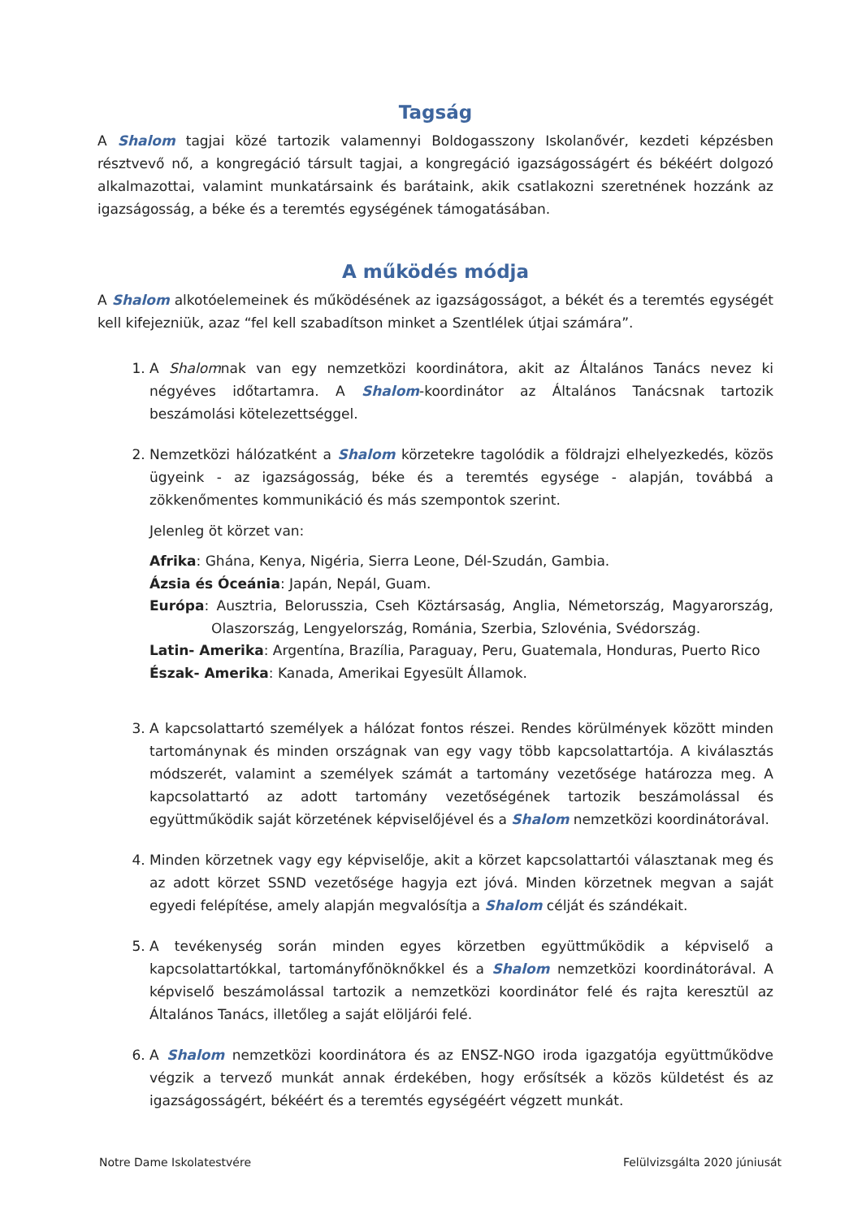Tagság
A Shalom tagjai közé tartozik valamennyi Boldogasszony Iskolanővér, kezdeti képzésben résztvevő nő, a kongregáció társult tagjai, a kongregáció igazságosságért és békéért dolgozó alkalmazottai, valamint munkatársaink és barátaink, akik csatlakozni szeretnének hozzánk az igazságosság, a béke és a teremtés egységének támogatásában.
A működés módja
A Shalom alkotóelemeinek és működésének az igazságosságot, a békét és a teremtés egységét kell kifejezniük, azaz “fel kell szabadítson minket a Szentlélek útjai számára”.
1. A Shalomnak van egy nemzetközi koordinátora, akit az Általános Tanács nevez ki négyéves időtartamra. A Shalom-koordinátor az Általános Tanácsnak tartozik beszámolási kötelezettséggel.
2. Nemzetközi hálózatként a Shalom körzetekre tagolódik a földrajzi elhelyezkedés, közös ügyeink - az igazságosság, béke és a teremtés egysége - alapján, továbbá a zökkenőmentes kommunikáció és más szempontok szerint.
Jelenleg öt körzet van:
Afrika: Ghána, Kenya, Nigéria, Sierra Leone, Dél-Szudán, Gambia.
Ázsia és Óceánia: Japán, Nepál, Guam.
Európa: Ausztria, Belorusszia, Cseh Köztársaság, Anglia, Németország, Magyarország, Olaszország, Lengyelország, Románia, Szerbia, Szlovénia, Svédország.
Latin- Amerika: Argentína, Brazília, Paraguay, Peru, Guatemala, Honduras, Puerto Rico
Észak- Amerika: Kanada, Amerikai Egyesült Államok.
3. A kapcsolattartó személyek a hálózat fontos részei. Rendes körülmények között minden tartománynak és minden országnak van egy vagy több kapcsolattartója. A kiválasztás módszerét, valamint a személyek számát a tartomány vezetősége határozza meg. A kapcsolattartó az adott tartomány vezetőségének tartozik beszámolással és együttműködik saját körzetének képviselőjével és a Shalom nemzetközi koordinátorával.
4. Minden körzetnek vagy egy képviselője, akit a körzet kapcsolattartói választanak meg és az adott körzet SSND vezetősége hagyja ezt jóvá. Minden körzetnek megvan a saját egyedi felépítése, amely alapján megvalósítja a Shalom célját és szándékait.
5. A tevékenység során minden egyes körzetben együttműködik a képviselő a kapcsolattartókkal, tartományfőnöknőkkel és a Shalom nemzetközi koordinátorával. A képviselő beszámolással tartozik a nemzetközi koordinátor felé és rajta keresztül az Általános Tanács, illetőleg a saját elöljárói felé.
6. A Shalom nemzetközi koordinátora és az ENSZ-NGO iroda igazgatója együttműködve végzik a tervező munkát annak érdekében, hogy erősítsék a közös küldetést és az igazságosságért, békéért és a teremtés egységéért végzett munkát.
Notre Dame Iskolatestvére Felülvizsgálta 2020 júniusát